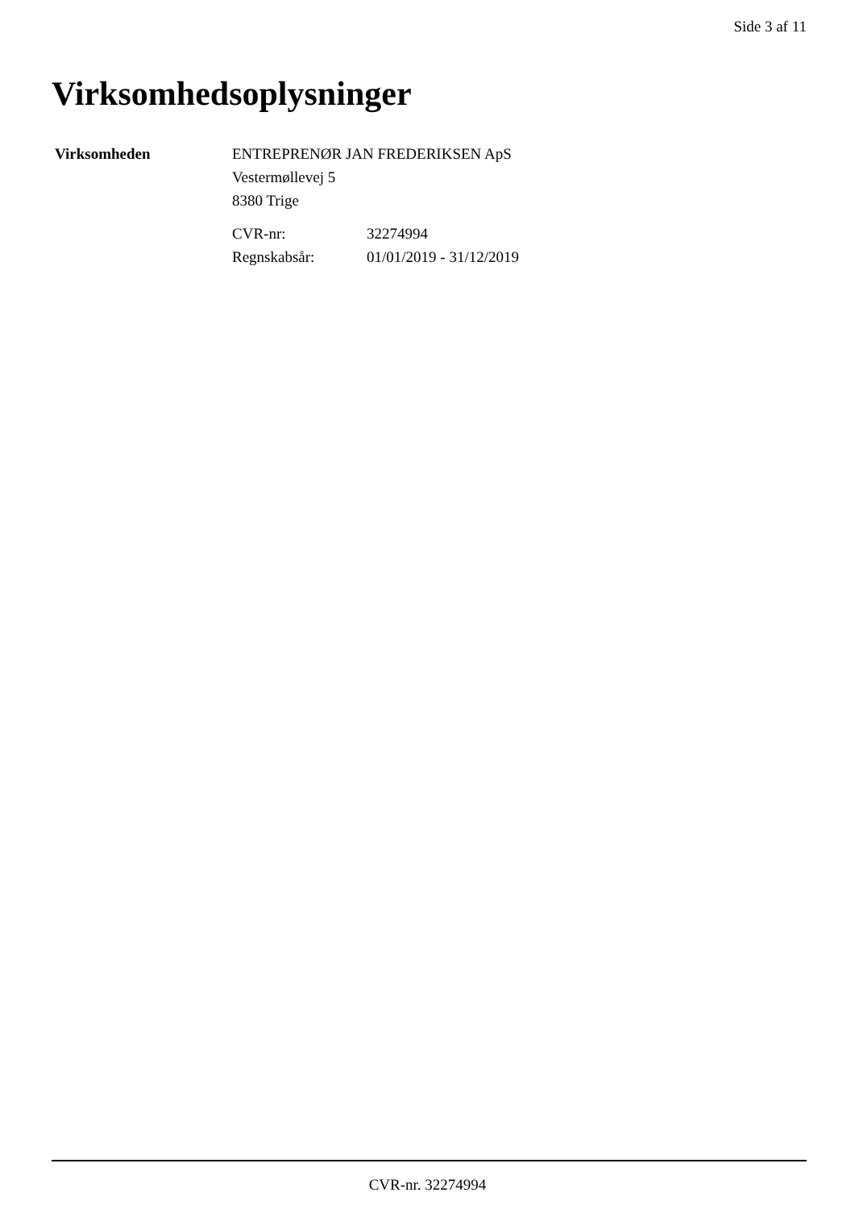Side 3 af 11
Virksomhedsoplysninger
Virksomheden ENTREPRENØR JAN FREDERIKSEN ApS
Vestermøllevej 5
8380 Trige
| CVR-nr: | 32274994 |
| Regnskabsår: | 01/01/2019 - 31/12/2019 |
CVR-nr. 32274994